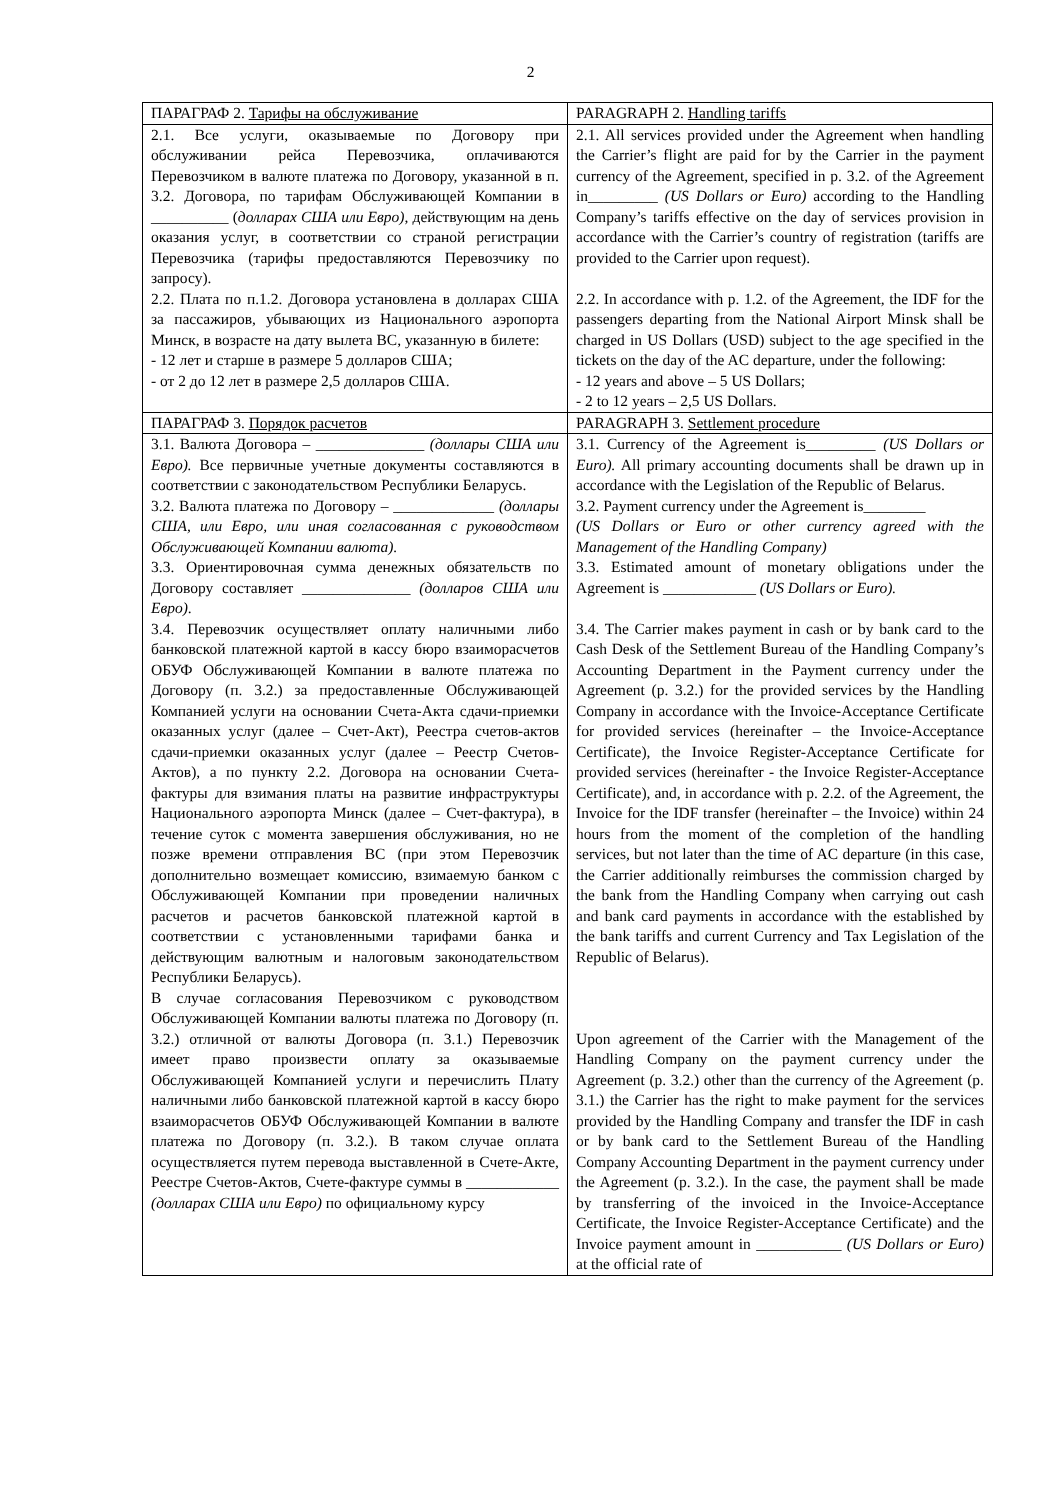2
| ПАРАГРАФ 2. Тарифы на обслуживание | PARAGRAPH 2. Handling tariffs |
| 2.1. Все услуги, оказываемые по Договору при обслуживании рейса Перевозчика, оплачиваются Перевозчиком в валюте платежа по Договору, указанной в п. 3.2. Договора, по тарифам Обслуживающей Компании в __________ ( долларах США или Евро) , действующим на день оказания услуг, в соответствии со страной регистрации Перевозчика (тарифы предоставляются Перевозчику по запросу). 2.2. Плата по п.1.2. Договора установлена в долларах США за пассажиров, убывающих из Национального аэропорта Минск, в возрасте на дату вылета ВС, указанную в билете: - 12 лет и старше в размере 5 долларов США; - от 2 до 12 лет в размере 2,5 долларов США. | 2.1. All services provided under the Agreement when handling the Carrier’s flight are paid for by the Carrier in the payment currency of the Agreement, specified in p. 3.2. of the Agreement in_________ (US Dollars or Euro) according to the Handling Company’s tariffs effective on the day of services provision in accordance with the Carrier’s country of registration (tariffs are provided to the Carrier upon request). 2.2. In accordance with p. 1.2. of the Agreement, the IDF for the passengers departing from the National Airport Minsk shall be charged in US Dollars (USD) subject to the age specified in the tickets on the day of the AC departure, under the following: - 12 years and above – 5 US Dollars; - 2 to 12 years – 2,5 US Dollars. |
| ПАРАГРАФ 3. Порядок расчетов | PARAGRAPH 3. Settlement procedure |
| 3.1. Валюта Договора – ______________ (доллары США или Евро). Все первичные учетные документы составляются в соответствии с законодательством Республики Беларусь. 3.2. Валюта платежа по Договору – _____________ (доллары США, или Евро, или иная согласованная с руководством Обслуживающей Компании валюта). 3.3. Ориентировочная сумма денежных обязательств по Договору составляет ______________ (долларов США или Евро) . 3.4. Перевозчик осуществляет оплату наличными либо банковской платежной картой в кассу бюро взаиморасчетов ОБУФ Обслуживающей Компании в валюте платежа по Договору (п. 3.2.) за предоставленные Обслуживающей Компанией услуги на основании Счета-Акта сдачи-приемки оказанных услуг (далее – Счет-Акт), Реестра счетов-актов сдачи-приемки оказанных услуг (далее – Реестр Счетов-Актов), а по пункту 2.2. Договора на основании Счета-фактуры для взимания платы на развитие инфраструктуры Национального аэропорта Минск (далее – Счет-фактура), в течение суток с момента завершения обслуживания, но не позже времени отправления ВС (при этом Перевозчик дополнительно возмещает комиссию, взимаемую банком с Обслуживающей Компании при проведении наличных расчетов и расчетов банковской платежной картой в соответствии с установленными тарифами банка и действующим валютным и налоговым законодательством Республики Беларусь). В случае согласования Перевозчиком с руководством Обслуживающей Компании валюты платежа по Договору (п. 3.2.) отличной от валюты Договора (п. 3.1.) Перевозчик имеет право произвести оплату за оказываемые Обслуживающей Компанией услуги и перечислить Плату наличными либо банковской платежной картой в кассу бюро взаиморасчетов ОБУФ Обслуживающей Компании в валюте платежа по Договору (п. 3.2.). В таком случае оплата осуществляется путем перевода выставленной в Счете-Акте, Реестре Счетов-Актов, Счете-фактуре суммы в ____________ (долларах США или Евро) по официальному курсу | 3.1. Currency of the Agreement is_________ (US Dollars or Euro). All primary accounting documents shall be drawn up in accordance with the Legislation of the Republic of Belarus. 3.2. Payment currency under the Agreement is________ (US Dollars or Euro or other currency agreed with the Management of the Handling Company) 3.3. Estimated amount of monetary obligations under the Agreement is ____________ (US Dollars or Euro). 3.4. The Carrier makes payment in cash or by bank card to the Cash Desk of the Settlement Bureau of the Handling Company’s Accounting Department in the Payment currency under the Agreement (p. 3.2.) for the provided services by the Handling Company in accordance with the Invoice-Acceptance Certificate for provided services (hereinafter – the Invoice-Acceptance Certificate), the Invoice Register-Acceptance Certificate for provided services (hereinafter - the Invoice Register-Acceptance Certificate), and, in accordance with p. 2.2. of the Agreement, the Invoice for the IDF transfer (hereinafter – the Invoice) within 24 hours from the moment of the completion of the handling services, but not later than the time of AC departure (in this case, the Carrier additionally reimburses the commission charged by the bank from the Handling Company when carrying out cash and bank card payments in accordance with the established by the bank tariffs and current Currency and Tax Legislation of the Republic of Belarus). Upon agreement of the Carrier with the Management of the Handling Company on the payment currency under the Agreement (p. 3.2.) other than the currency of the Agreement (p. 3.1.) the Carrier has the right to make payment for the services provided by the Handling Company and transfer the IDF in cash or by bank card to the Settlement Bureau of the Handling Company Accounting Department in the payment currency under the Agreement (p. 3.2.). In the case, the payment shall be made by transferring of the invoiced in the Invoice-Acceptance Certificate, the Invoice Register-Acceptance Certificate) and the Invoice payment amount in ___________ (US Dollars or Euro) at the official rate of |